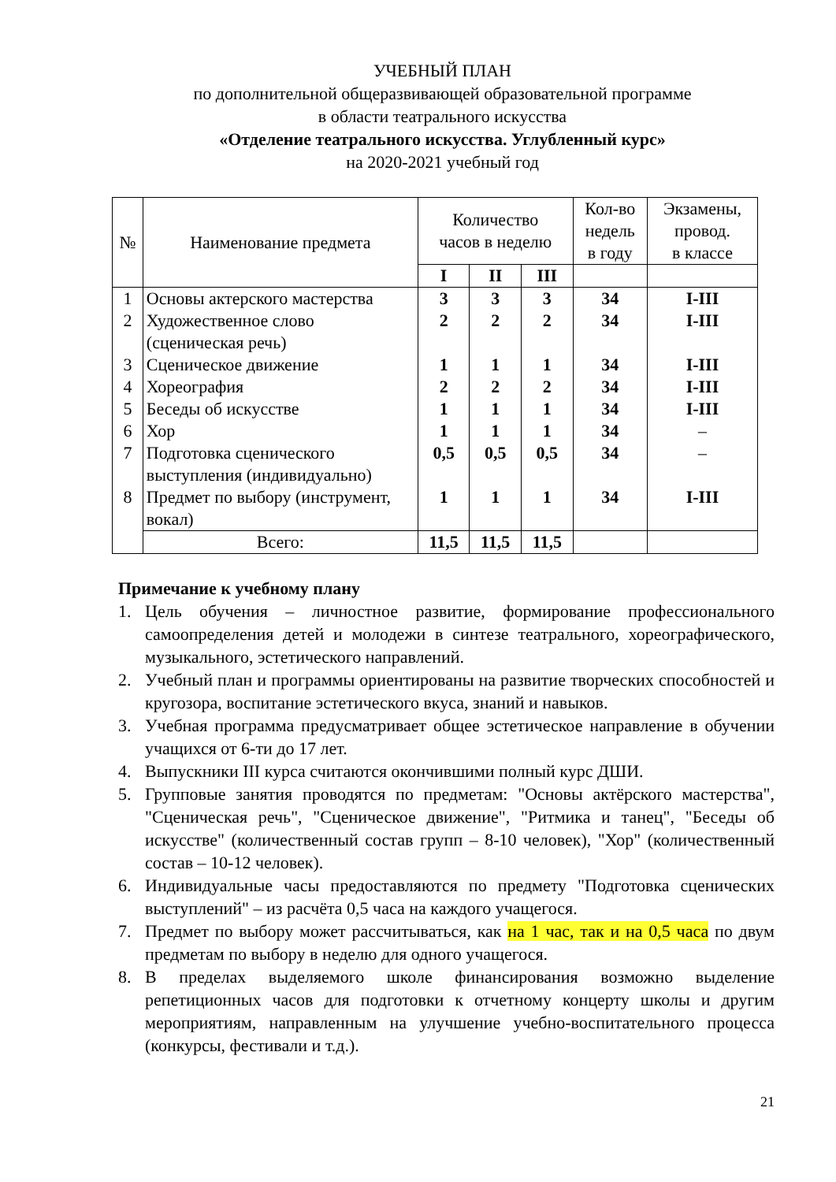УЧЕБНЫЙ ПЛАН
по дополнительной общеразвивающей образовательной программе
в области театрального искусства
«Отделение театрального искусства. Углубленный курс»
на 2020-2021 учебный год
| № | Наименование предмета | Количество часов в неделю | | | Кол-во недель в году | Экзамены, провод. в классе |
| --- | --- | --- | --- | --- | --- | --- |
| | | I | II | III | | |
| 1 | Основы актерского мастерства | 3 | 3 | 3 | 34 | I-III |
| 2 | Художественное слово (сценическая речь) | 2 | 2 | 2 | 34 | I-III |
| 3 | Сценическое движение | 1 | 1 | 1 | 34 | I-III |
| 4 | Хореография | 2 | 2 | 2 | 34 | I-III |
| 5 | Беседы об искусстве | 1 | 1 | 1 | 34 | I-III |
| 6 | Хор | 1 | 1 | 1 | 34 | – |
| 7 | Подготовка сценического выступления (индивидуально) | 0,5 | 0,5 | 0,5 | 34 | – |
| 8 | Предмет по выбору (инструмент, вокал) | 1 | 1 | 1 | 34 | I-III |
| | Всего: | 11,5 | 11,5 | 11,5 | | |
Примечание к учебному плану
1. Цель обучения – личностное развитие, формирование профессионального самоопределения детей и молодежи в синтезе театрального, хореографического, музыкального, эстетического направлений.
2. Учебный план и программы ориентированы на развитие творческих способностей и кругозора, воспитание эстетического вкуса, знаний и навыков.
3. Учебная программа предусматривает общее эстетическое направление в обучении учащихся от 6-ти до 17 лет.
4. Выпускники III курса считаются окончившими полный курс ДШИ.
5. Групповые занятия проводятся по предметам: "Основы актёрского мастерства", "Сценическая речь", "Сценическое движение", "Ритмика и танец", "Беседы об искусстве" (количественный состав групп – 8-10 человек), "Хор" (количественный состав – 10-12 человек).
6. Индивидуальные часы предоставляются по предмету "Подготовка сценических выступлений" – из расчёта 0,5 часа на каждого учащегося.
7. Предмет по выбору может рассчитываться, как на 1 час, так и на 0,5 часа по двум предметам по выбору в неделю для одного учащегося.
8. В пределах выделяемого школе финансирования возможно выделение репетиционных часов для подготовки к отчетному концерту школы и другим мероприятиям, направленным на улучшение учебно-воспитательного процесса (конкурсы, фестивали и т.д.).
21